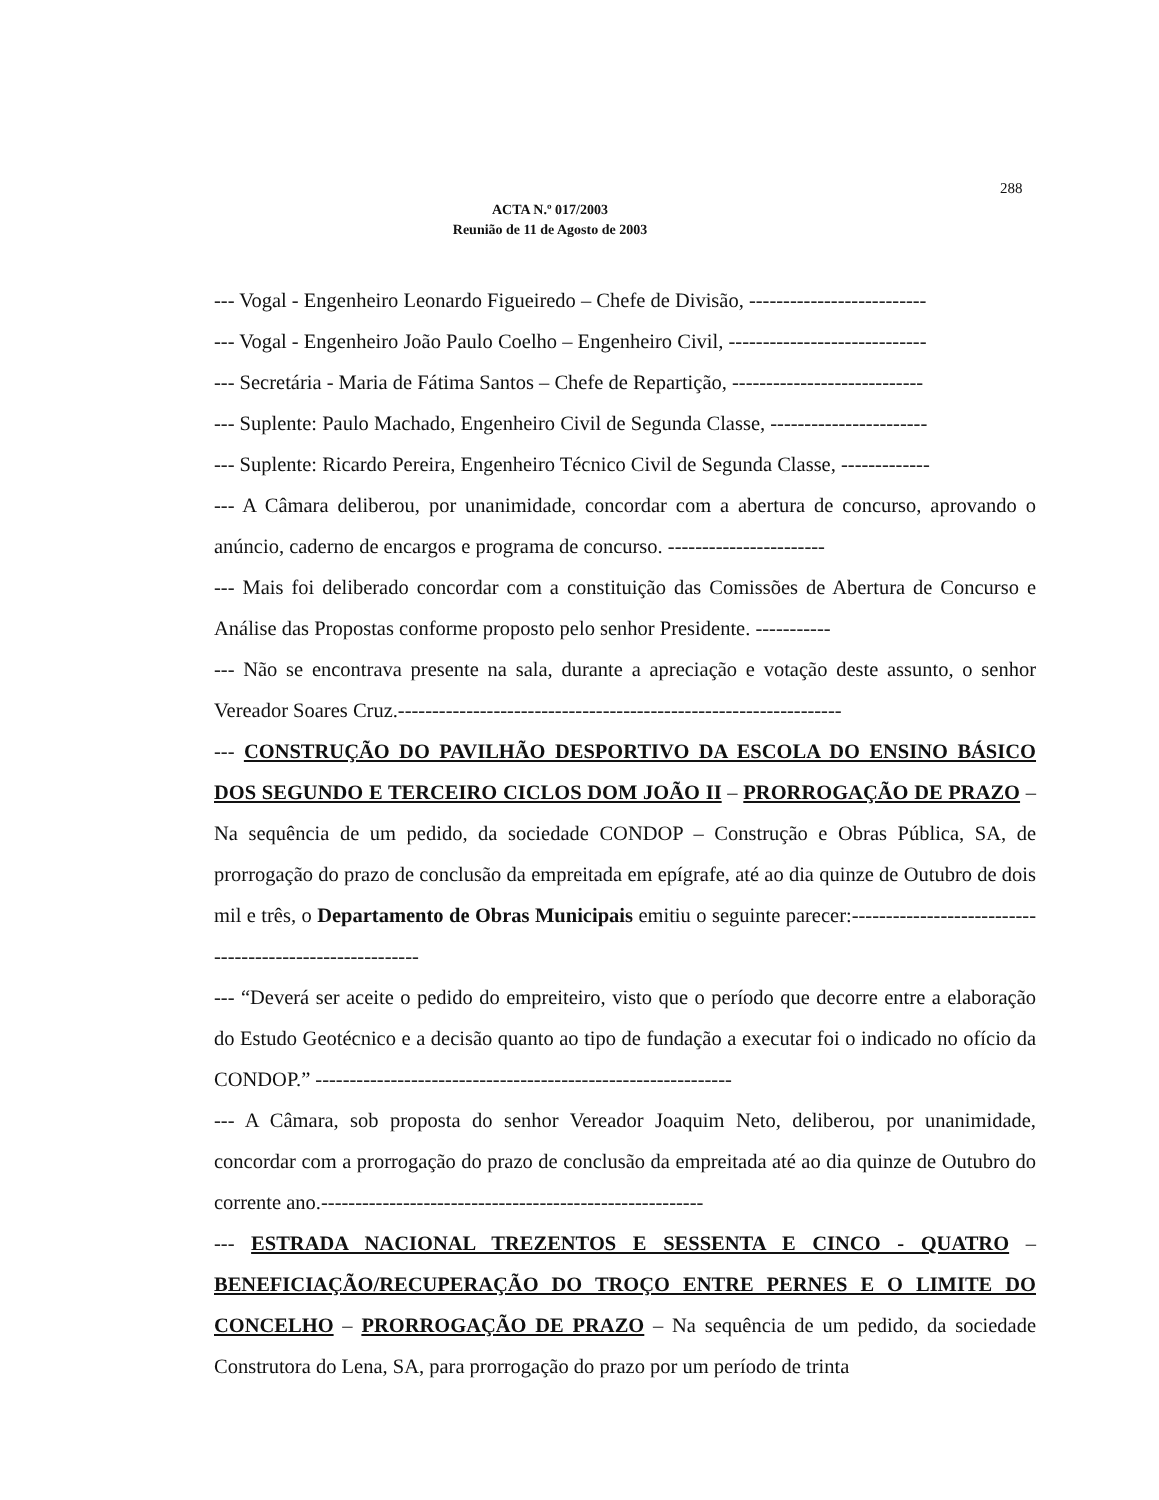288
ACTA N.º 017/2003
Reunião de 11 de Agosto de 2003
--- Vogal - Engenheiro Leonardo Figueiredo – Chefe de Divisão, --------------------------
--- Vogal - Engenheiro João Paulo Coelho – Engenheiro Civil, -----------------------------
--- Secretária - Maria de Fátima Santos – Chefe de Repartição, ----------------------------
--- Suplente: Paulo Machado, Engenheiro Civil de Segunda Classe, -----------------------
--- Suplente: Ricardo Pereira, Engenheiro Técnico Civil de Segunda Classe, -------------
--- A Câmara deliberou, por unanimidade, concordar com a abertura de concurso, aprovando o anúncio, caderno de encargos e programa de concurso. -----------------------
--- Mais foi deliberado concordar com a constituição das Comissões de Abertura de Concurso e Análise das Propostas conforme proposto pelo senhor Presidente. -----------
--- Não se encontrava presente na sala, durante a apreciação e votação deste assunto, o senhor Vereador Soares Cruz.-----------------------------------------------------------------
--- CONSTRUÇÃO DO PAVILHÃO DESPORTIVO DA ESCOLA DO ENSINO BÁSICO DOS SEGUNDO E TERCEIRO CICLOS DOM JOÃO II – PRORROGAÇÃO DE PRAZO – Na sequência de um pedido, da sociedade CONDOP – Construção e Obras Pública, SA, de prorrogação do prazo de conclusão da empreitada em epígrafe, até ao dia quinze de Outubro de dois mil e três, o Departamento de Obras Municipais emitiu o seguinte parecer:---------------------------------------------------------
--- “Deverá ser aceite o pedido do empreiteiro, visto que o período que decorre entre a elaboração do Estudo Geotécnico e a decisão quanto ao tipo de fundação a executar foi o indicado no ofício da CONDOP.” -------------------------------------------------------------
--- A Câmara, sob proposta do senhor Vereador Joaquim Neto, deliberou, por unanimidade, concordar com a prorrogação do prazo de conclusão da empreitada até ao dia quinze de Outubro do corrente ano.--------------------------------------------------------
--- ESTRADA NACIONAL TREZENTOS E SESSENTA E CINCO - QUATRO – BENEFICIAÇÃO/RECUPERAÇÃO DO TROÇO ENTRE PERNES E O LIMITE DO CONCELHO – PRORROGAÇÃO DE PRAZO – Na sequência de um pedido, da sociedade Construtora do Lena, SA, para prorrogação do prazo por um período de trinta